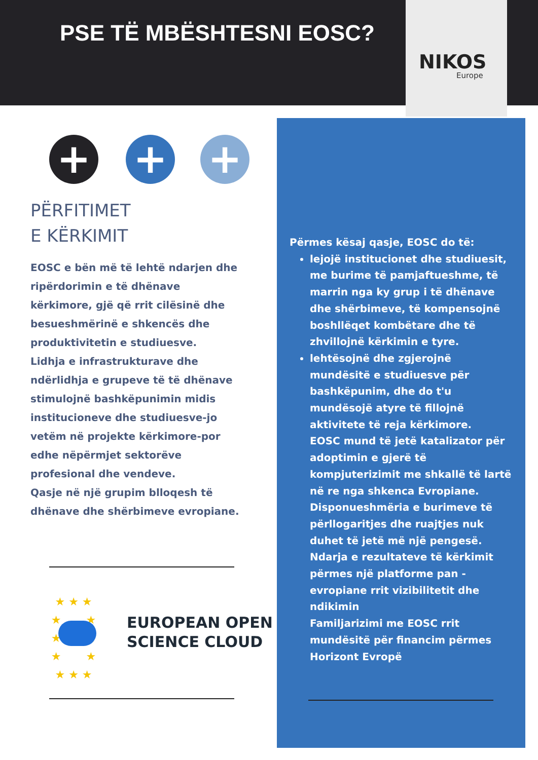PSE TË MBËSHTESNI EOSC?
NIKOS
Europe
+ + +
PËRFITIMET
E KËRKIMIT
EOSC e bën më të lehtë ndarjen dhe ripërdorimin e të dhënave kërkimore, gjë që rrit cilësinë dhe besueshmërinë e shkencës dhe produktivitetin e studiuesve.
Lidhja e infrastrukturave dhe ndërlidhja e grupeve të të dhënave stimulojnë bashkëpunimin midis institucioneve dhe studiuesve-jo vetëm në projekte kërkimore-por edhe nëpërmjet sektorëve profesional dhe vendeve.
Qasje në një grupim blloqesh të dhënave dhe shërbimeve evropiane.
★ ★ ★
★ ★
★ ★
★ ★
★ ★ ★
EUROPEAN OPEN
SCIENCE CLOUD
Përmes kësaj qasje, EOSC do të:
lejojë institucionet dhe studiuesit, me burime të pamjaftueshme, të marrin nga ky grup i të dhënave dhe shërbimeve, të kompensojnë boshllëqet kombëtare dhe të zhvillojnë kërkimin e tyre.
lehtësojnë dhe zgjerojnë mundësitë e studiuesve për bashkëpunim, dhe do t'u mundësojë atyre të fillojnë aktivitete të reja kërkimore.
EOSC mund të jetë katalizator për adoptimin e gjerë të kompjuterizimit me shkallë të lartë në re nga shkenca Evropiane.
Disponueshmëria e burimeve të përllogaritjes dhe ruajtjes nuk duhet të jetë më një pengesë. Ndarja e rezultateve të kërkimit përmes një platforme pan -evropiane rrit vizibilitetit dhe ndikimin
Familjarizimi me EOSC rrit mundësitë për financim përmes Horizont Evropë